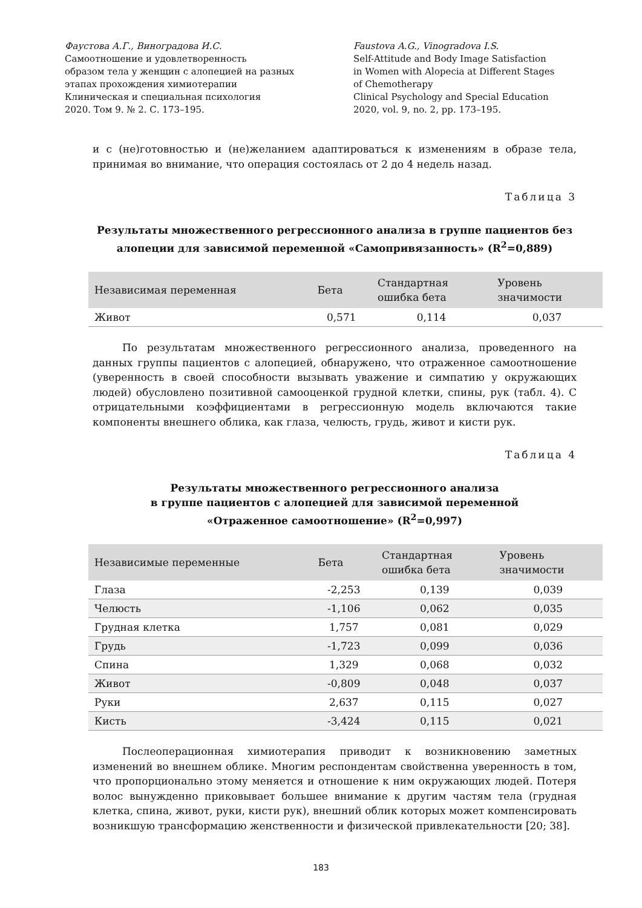Фаустова А.Г., Виноградова И.С.
Самоотношение и удовлетворенность
образом тела у женщин с алопецией на разных
этапах прохождения химиотерапии
Клиническая и специальная психология
2020. Том 9. № 2. С. 173–195.
Faustova A.G., Vinogradova I.S.
Self-Attitude and Body Image Satisfaction
in Women with Alopecia at Different Stages
of Chemotherapy
Clinical Psychology and Special Education
2020, vol. 9, no. 2, pp. 173–195.
и с (не)готовностью и (не)желанием адаптироваться к изменениям в образе тела, принимая во внимание, что операция состоялась от 2 до 4 недель назад.
Таблица 3
Результаты множественного регрессионного анализа в группе пациентов без алопеции для зависимой переменной «Самопривязанность» (R<sup>2</sup>=0,889)
| Независимая переменная | Бета | Стандартная ошибка бета | Уровень значимости |
| --- | --- | --- | --- |
| Живот | 0,571 | 0,114 | 0,037 |
По результатам множественного регрессионного анализа, проведенного на данных группы пациентов с алопецией, обнаружено, что отраженное самоотношение (уверенность в своей способности вызывать уважение и симпатию у окружающих людей) обусловлено позитивной самооценкой грудной клетки, спины, рук (табл. 4). С отрицательными коэффициентами в регрессионную модель включаются такие компоненты внешнего облика, как глаза, челюсть, грудь, живот и кисти рук.
Таблица 4
Результаты множественного регрессионного анализа
в группе пациентов с алопецией для зависимой переменной
«Отраженное самоотношение» (R<sup>2</sup>=0,997)
| Независимые переменные | Бета | Стандартная ошибка бета | Уровень значимости |
| --- | --- | --- | --- |
| Глаза | -2,253 | 0,139 | 0,039 |
| Челюсть | -1,106 | 0,062 | 0,035 |
| Грудная клетка | 1,757 | 0,081 | 0,029 |
| Грудь | -1,723 | 0,099 | 0,036 |
| Спина | 1,329 | 0,068 | 0,032 |
| Живот | -0,809 | 0,048 | 0,037 |
| Руки | 2,637 | 0,115 | 0,027 |
| Кисть | -3,424 | 0,115 | 0,021 |
Послеоперационная химиотерапия приводит к возникновению заметных изменений во внешнем облике. Многим респондентам свойственна уверенность в том, что пропорционально этому меняется и отношение к ним окружающих людей. Потеря волос вынужденно приковывает большее внимание к другим частям тела (грудная клетка, спина, живот, руки, кисти рук), внешний облик которых может компенсировать возникшую трансформацию женственности и физической привлекательности [20; 38].
183